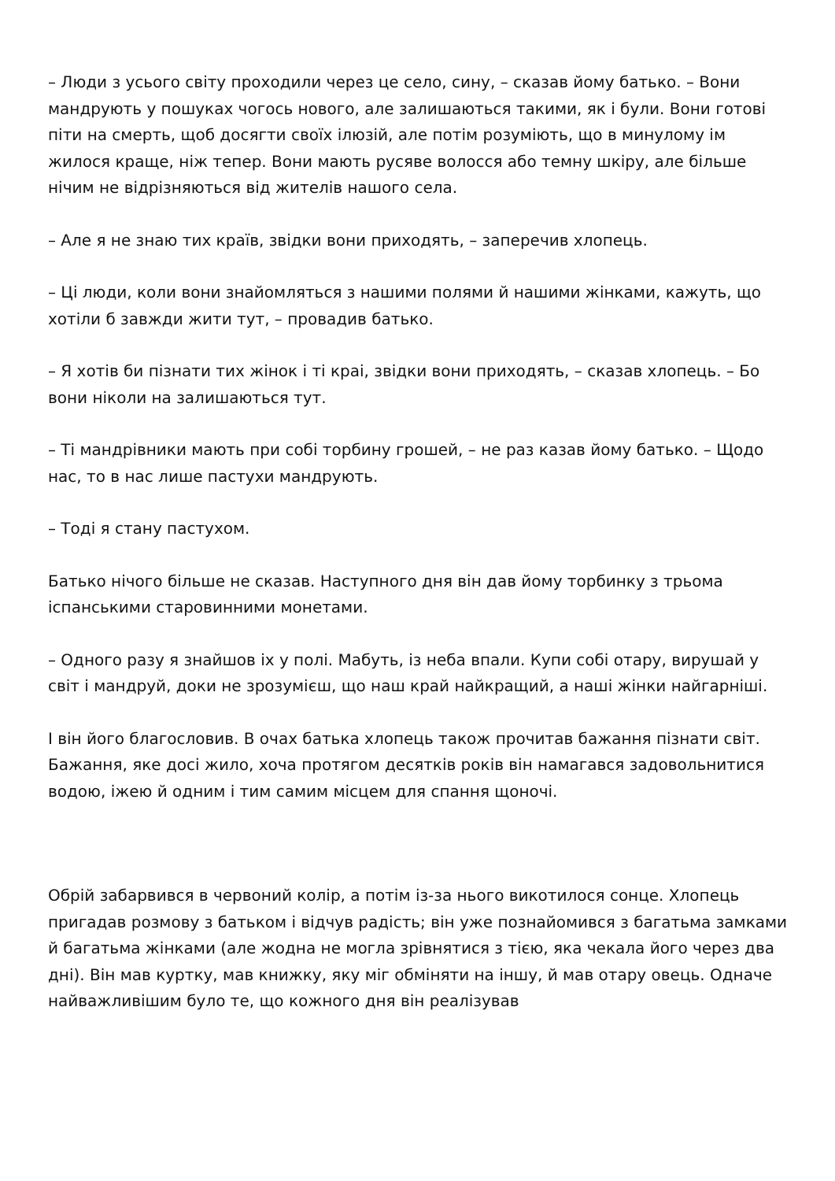– Люди з усього світу проходили через це село, сину, – сказав йому батько. – Вони мандрують у пошуках чогось нового, але залишаються такими, як і були. Вони готові піти на смерть, щоб досягти своїх ілюзій, але потім розуміють, що в минулому ім жилося краще, ніж тепер. Вони мають русяве волосся або темну шкіру, але більше нічим не відрізняються від жителів нашого села.
– Але я не знаю тих країв, звідки вони приходять, – заперечив хлопець.
– Ці люди, коли вони знайомляться з нашими полями й нашими жінками, кажуть, що хотіли б завжди жити тут, – провадив батько.
– Я хотів би пізнати тих жінок і ті краі, звідки вони приходять, – сказав хлопець. – Бо вони ніколи на залишаються тут.
– Ті мандрівники мають при собі торбину грошей, – не раз казав йому батько. – Щодо нас, то в нас лише пастухи мандрують.
– Тоді я стану пастухом.
Батько нічого більше не сказав. Наступного дня він дав йому торбинку з трьома іспанськими старовинними монетами.
– Одного разу я знайшов іх у полі. Мабуть, із неба впали. Купи собі отару, вирушай у світ і мандруй, доки не зрозумієш, що наш край найкращий, а наші жінки найгарніші.
І він його благословив. В очах батька хлопець також прочитав бажання пізнати світ. Бажання, яке досі жило, хоча протягом десятків років він намагався задовольнитися водою, іжею й одним і тим самим місцем для спання щоночі.
Обрій забарвився в червоний колір, а потім із-за нього викотилося сонце. Хлопець пригадав розмову з батьком і відчув радість; він уже познайомився з багатьма замками й багатьма жінками (але жодна не могла зрівнятися з тією, яка чекала його через два дні). Він мав куртку, мав книжку, яку міг обміняти на іншу, й мав отару овець. Одначе найважливішим було те, що кожного дня він реалізував